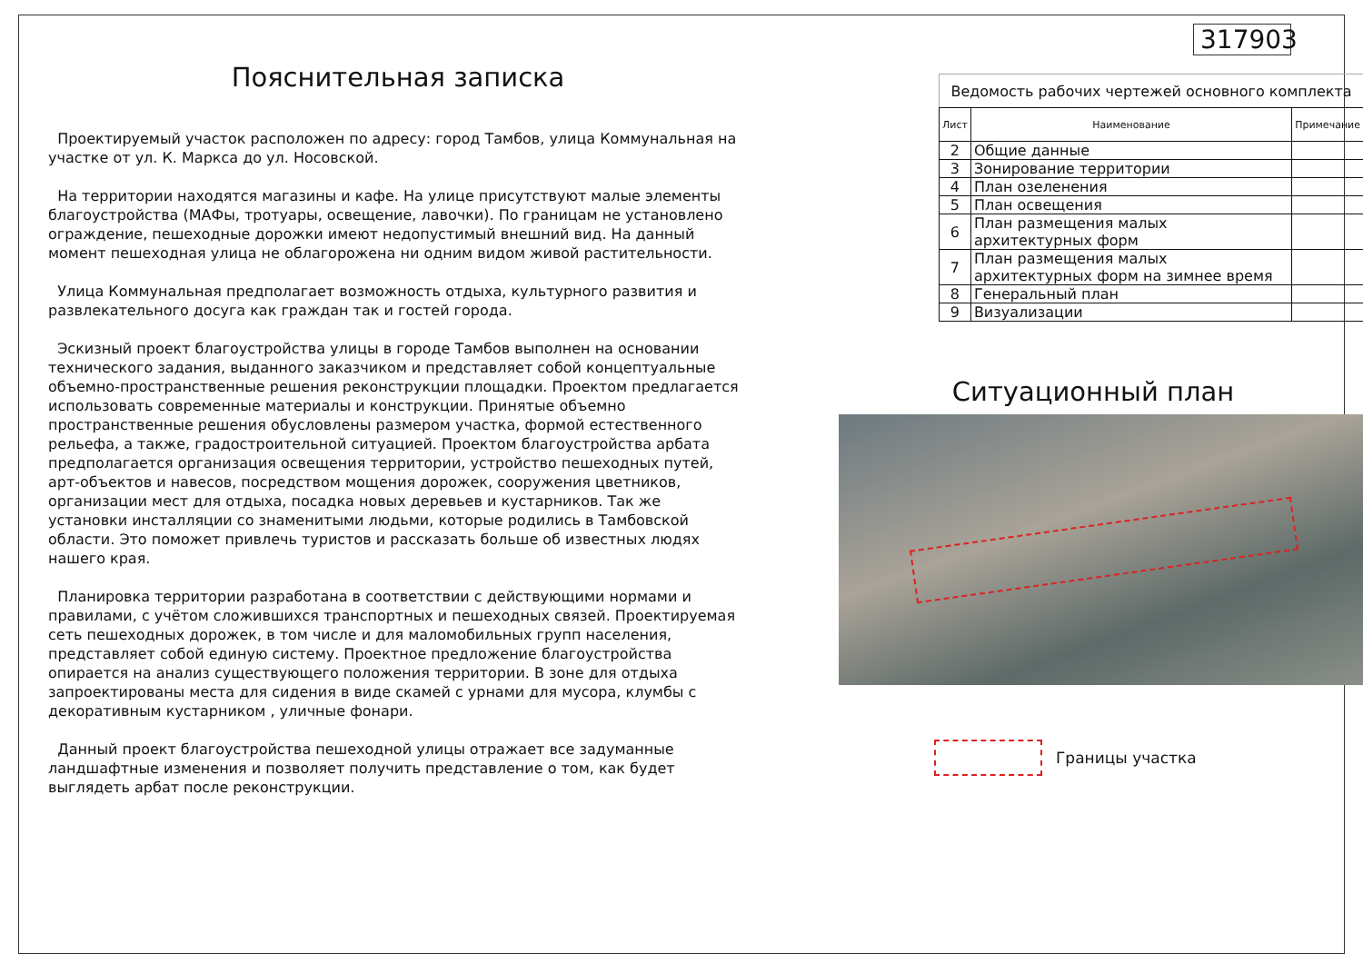Пояснительная записка
Проектируемый участок расположен по адресу: город Тамбов, улица Коммунальная на участке от ул. К. Маркса до ул. Носовской.
На территории находятся магазины и кафе. На улице присутствуют малые элементы благоустройства (МАФы, тротуары, освещение, лавочки). По границам не установлено ограждение, пешеходные дорожки имеют недопустимый внешний вид. На данный момент пешеходная улица не облагорожена ни одним видом живой растительности.
Улица Коммунальная предполагает возможность отдыха, культурного развития и развлекательного досуга как граждан так и гостей города.
Эскизный проект благоустройства улицы в городе Тамбов выполнен на основании технического задания, выданного заказчиком и представляет собой концептуальные объемно-пространственные решения реконструкции площадки. Проектом предлагается использовать современные материалы и конструкции. Принятые объемно пространственные решения обусловлены размером участка, формой естественного рельефа, а также, градостроительной ситуацией. Проектом благоустройства арбата предполагается организация освещения территории, устройство пешеходных путей, арт-объектов и навесов, посредством мощения дорожек, сооружения цветников, организации мест для отдыха, посадка новых деревьев и кустарников. Так же установки инсталляции со знаменитыми людьми, которые родились в Тамбовской области. Это поможет привлечь туристов и рассказать больше об известных людях нашего края.
Планировка территории разработана в соответствии с действующими нормами и правилами, с учётом сложившихся транспортных и пешеходных связей. Проектируемая сеть пешеходных дорожек, в том числе и для маломобильных групп населения, представляет собой единую систему. Проектное предложение благоустройства опирается на анализ существующего положения территории. В зоне для отдыха запроектированы места для сидения в виде скамей с урнами для мусора, клумбы с декоративным кустарником , уличные фонари.
Данный проект благоустройства пешеходной улицы отражает все задуманные ландшафтные изменения и позволяет получить представление о том, как будет выглядеть арбат после реконструкции.
317903
| Ведомость рабочих чертежей основного комплекта | | |
| Лист | Наименование | Примечание |
| 2 | Общие данные | |
| 3 | Зонирование территории | |
| 4 | План озеленения | |
| 5 | План освещения | |
| 6 | План размещения малых архитектурных форм | |
| 7 | План размещения малых архитектурных форм на зимнее время | |
| 8 | Генеральный план | |
| 9 | Визуализации | |
Ситуационный план
Границы участка